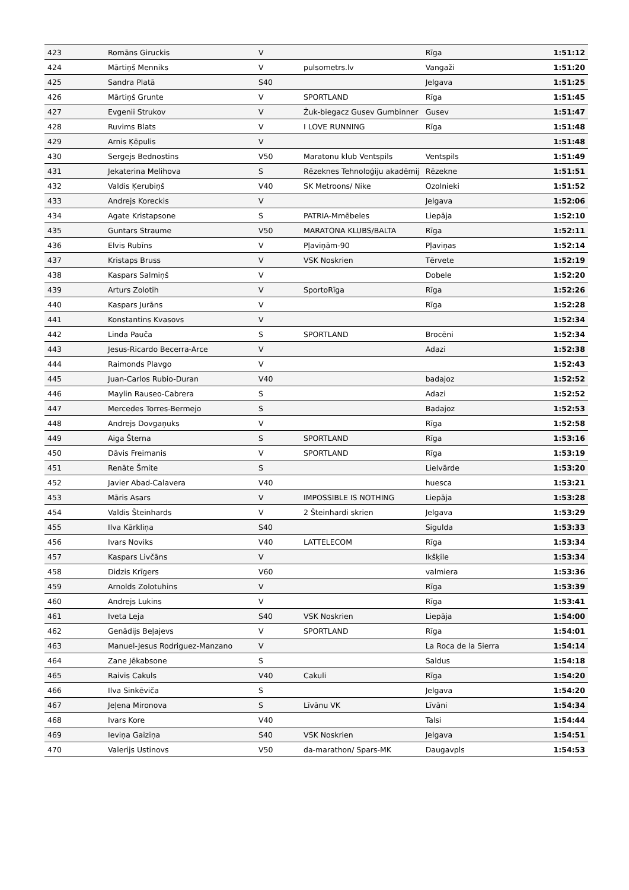| 423 | Romāns Giruckis | V | | Rīga | 1:51:12 |
| 424 | Mārtiņš Menniks | V | pulsometrs.lv | Vangaži | 1:51:20 |
| 425 | Sandra Platā | S40 | | Jelgava | 1:51:25 |
| 426 | Mārtiņš Grunte | V | SPORTLAND | Rīga | 1:51:45 |
| 427 | Evgenii Strukov | V | Żuk-biegacz Gusev Gumbinner | Gusev | 1:51:47 |
| 428 | Ruvims Blats | V | I LOVE RUNNING | Rīga | 1:51:48 |
| 429 | Arnis Ķēpulis | V | | | 1:51:48 |
| 430 | Sergejs Bednostins | V50 | Maratonu klub Ventspils | Ventspils | 1:51:49 |
| 431 | Jekaterina Melihova | S | Rēzeknes Tehnoloģiju akadēmij | Rēzekne | 1:51:51 |
| 432 | Valdis Ķerubiņš | V40 | SK Metroons/ Nike | Ozolnieki | 1:51:52 |
| 433 | Andrejs Koreckis | V | | Jelgava | 1:52:06 |
| 434 | Agate Kristapsone | S | PATRIA-Mmēbeles | Liepāja | 1:52:10 |
| 435 | Guntars Straume | V50 | MARATONA KLUBS/BALTA | Rīga | 1:52:11 |
| 436 | Elvis Rubīns | V | Pļaviņām-90 | Pļaviņas | 1:52:14 |
| 437 | Kristaps Bruss | V | VSK Noskrien | Tērvete | 1:52:19 |
| 438 | Kaspars Salmiņš | V | | Dobele | 1:52:20 |
| 439 | Arturs Zolotih | V | SportoRīga | Rīga | 1:52:26 |
| 440 | Kaspars Jurāns | V | | Rīga | 1:52:28 |
| 441 | Konstantins Kvasovs | V | | | 1:52:34 |
| 442 | Linda Pauča | S | SPORTLAND | Brocēni | 1:52:34 |
| 443 | Jesus-Ricardo Becerra-Arce | V | | Adazi | 1:52:38 |
| 444 | Raimonds Plavgo | V | | | 1:52:43 |
| 445 | Juan-Carlos Rubio-Duran | V40 | | badajoz | 1:52:52 |
| 446 | Maylin Rauseo-Cabrera | S | | Adazi | 1:52:52 |
| 447 | Mercedes Torres-Bermejo | S | | Badajoz | 1:52:53 |
| 448 | Andrejs Dovgaņuks | V | | Rīga | 1:52:58 |
| 449 | Aiga Šterna | S | SPORTLAND | Rīga | 1:53:16 |
| 450 | Dāvis Freimanis | V | SPORTLAND | Rīga | 1:53:19 |
| 451 | Renāte Šmite | S | | Lielvārde | 1:53:20 |
| 452 | Javier Abad-Calavera | V40 | | huesca | 1:53:21 |
| 453 | Māris Asars | V | IMPOSSIBLE IS NOTHING | Liepāja | 1:53:28 |
| 454 | Valdis Šteinhards | V | 2 Šteinhardi skrien | Jelgava | 1:53:29 |
| 455 | Ilva Kārkliņa | S40 | | Sigulda | 1:53:33 |
| 456 | Ivars Noviks | V40 | LATTELECOM | Rīga | 1:53:34 |
| 457 | Kaspars Livčāns | V | | Ikšķile | 1:53:34 |
| 458 | Didzis Krīgers | V60 | | valmiera | 1:53:36 |
| 459 | Arnolds Zolotuhins | V | | Rīga | 1:53:39 |
| 460 | Andrejs Lukins | V | | Rīga | 1:53:41 |
| 461 | Iveta Leja | S40 | VSK Noskrien | Liepāja | 1:54:00 |
| 462 | Genādijs Beļajevs | V | SPORTLAND | Rīga | 1:54:01 |
| 463 | Manuel-Jesus Rodriguez-Manzano | V | | La Roca de la Sierra | 1:54:14 |
| 464 | Zane Jēkabsone | S | | Saldus | 1:54:18 |
| 465 | Raivis Cakuls | V40 | Cakuli | Rīga | 1:54:20 |
| 466 | Ilva Sinkēviča | S | | Jelgava | 1:54:20 |
| 467 | Jeļena Mironova | S | Līvānu VK | Līvāni | 1:54:34 |
| 468 | Ivars Kore | V40 | | Talsi | 1:54:44 |
| 469 | Ieviņa Gaiziņa | S40 | VSK Noskrien | Jelgava | 1:54:51 |
| 470 | Valerijs Ustinovs | V50 | da-marathon/ Spars-MK | Daugavpls | 1:54:53 |